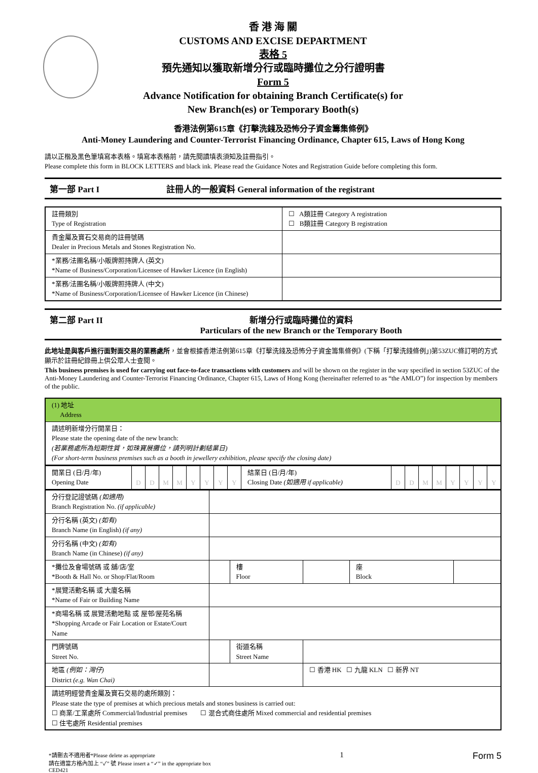香 港 海 關
CUSTOMS AND EXCISE DEPARTMENT
表格 5
預先通知以獲取新增分行或臨時攤位之分行證明書
Form 5
Advance Notification for obtaining Branch Certificate(s) for
New Branch(es) or Temporary Booth(s)
香港法例第615章《打擊洗錢及恐怖分子資金籌集條例》
Anti-Money Laundering and Counter-Terrorist Financing Ordinance, Chapter 615, Laws of Hong Kong
請以正楷及黑色筆填寫本表格。填寫本表格前，請先閱讀填表須知及註冊指引。
Please complete this form in BLOCK LETTERS and black ink. Please read the Guidance Notes and Registration Guide before completing this form.
第一部 Part I 註冊人的一般資料 General information of the registrant
| 註冊類別 Type of Registration | ☐ A類註冊 Category A registration ☐ B類註冊 Category B registration |
| 貴金屬及寶石交易商的註冊號碼 Dealer in Precious Metals and Stones Registration No. | |
| *業務/法團名稱/小販牌照持牌人 (英文) *Name of Business/Corporation/Licensee of Hawker Licence (in English) | |
| *業務/法團名稱/小販牌照持牌人 (中文) *Name of Business/Corporation/Licensee of Hawker Licence (in Chinese) | |
第二部 Part II 新增分行或臨時攤位的資料
Particulars of the new Branch or the Temporary Booth
此地址是與客戶進行面對面交易的業務處所，並會根據香港法例第615章《打擊洗錢及恐怖分子資金籌集條例》(下稱「打擊洗錢條例」)第53ZUC條訂明的方式顯示於註冊紀錄冊上供公眾人士查閱。
This business premises is used for carrying out face-to-face transactions with customers and will be shown on the register in the way specified in section 53ZUC of the Anti-Money Laundering and Counter-Terrorist Financing Ordinance, Chapter 615, Laws of Hong Kong (hereinafter referred to as “the AMLO”) for inspection by members of the public.
| (1) 地址 Address |
| 請述明新增分行開業日： Please state the opening date of the new branch: (若業務處所為短期性質，如珠寶展攤位，請列明計劃結業日) (For short-term business premises such as a booth in jewellery exhibition, please specify the closing date) |
| 開業日 (日/月/年) Opening Date | D | D | M | M | Y | Y | Y | Y | 結業日 (日/月/年) Closing Date (如適用 if applicable) | D | D | M | M | Y | Y | Y | Y |
| 分行登記證號碼 (如適用) Branch Registration No. (if applicable) | | | | | |
| 分行名稱 (英文) (如有) Branch Name (in English) (if any) | | | | | |
| 分行名稱 (中文) (如有) Branch Name (in Chinese) (if any) | | | | | |
| *攤位及會場號碼 或 舖/店/室 *Booth & Hall No. or Shop/Flat/Room | | 樓 Floor | | 座 Block | |
| *展覽活動名稱 或 大廈名稱 *Name of Fair or Building Name | | | | | |
| *商場名稱 或 展覽活動地點 或 屋邨/屋苑名稱 *Shopping Arcade or Fair Location or Estate/Court Name | | | | | |
| 門牌號碼 Street No. | | 街道名稱 Street Name | | | |
| 地區 (例如：灣仔) District (e.g. Wan Chai) | | | ☐ 香港 HK ☐ 九龍 KLN ☐ 新界 NT | | |
| 請述明經營貴金屬及寶石交易的處所類別： Please state the type of premises at which precious metals and stones business is carried out: ☐ 商業/工業處所 Commercial/Industrial premises ☐ 混合式商住處所 Mixed commercial and residential premises ☐ 住宅處所 Residential premises | | | | | |
*請刪去不適用者*Please delete as appropriate
請在適當方格內加上 “✓” 號 Please insert a “✓” in the appropriate box
CED421
1
Form 5